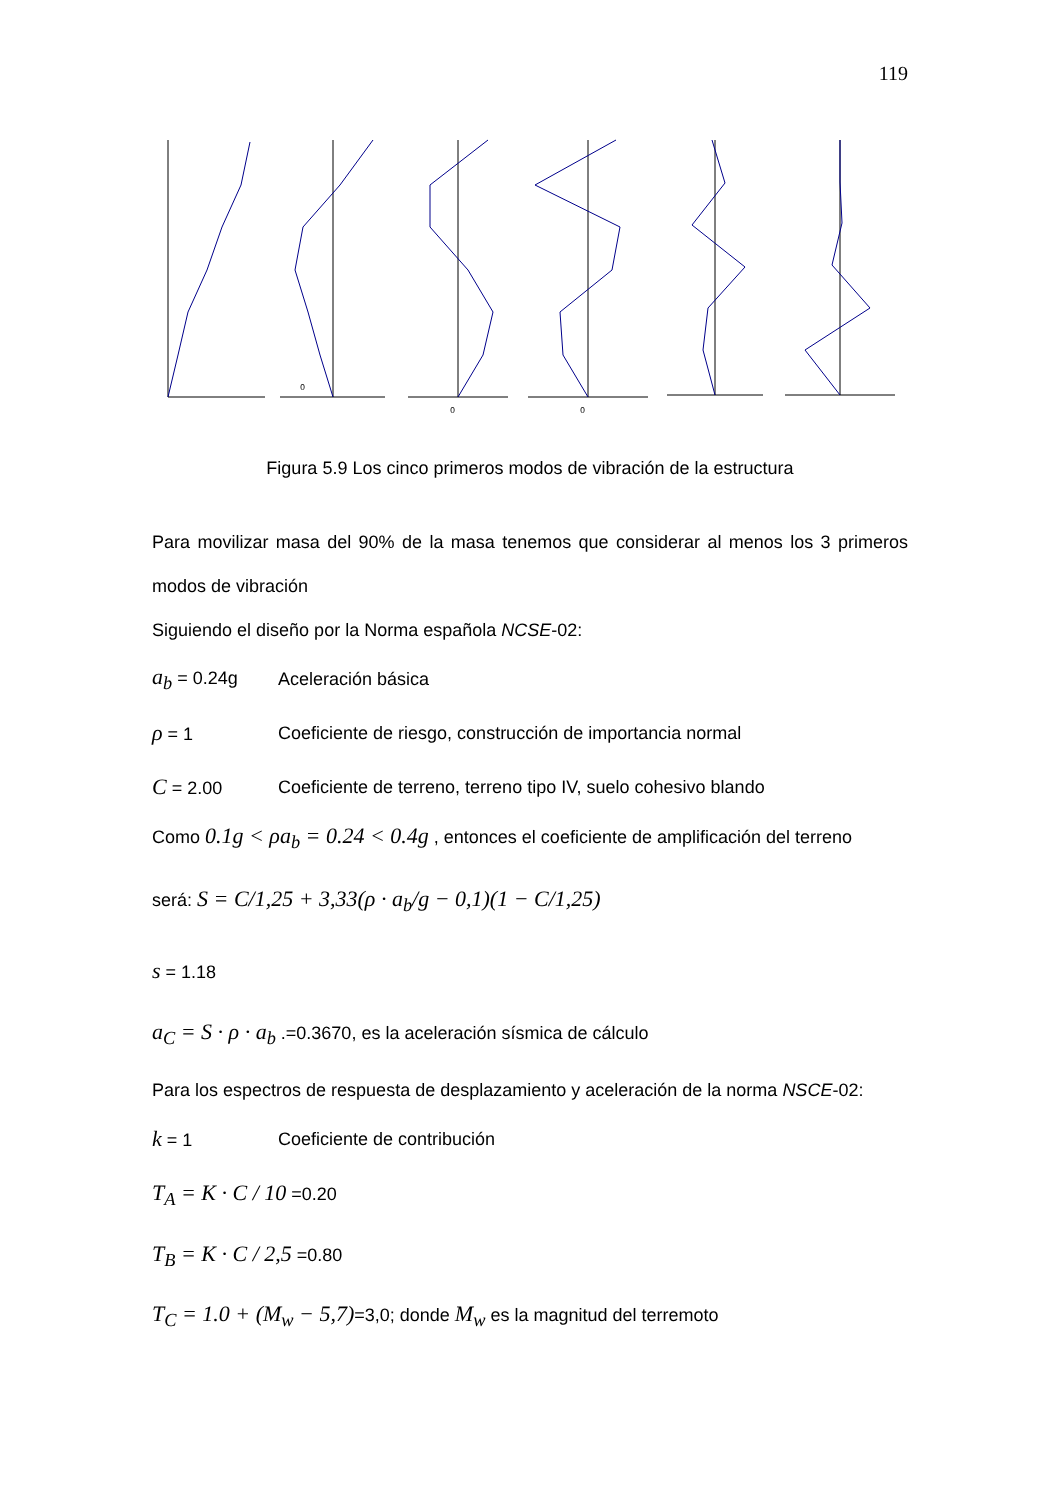119
0
0
0
Figura 5.9 Los cinco primeros modos de vibración de la estructura
Para movilizar masa del 90% de la masa tenemos que considerar al menos los 3 primeros modos de vibración
Siguiendo el diseño por la Norma española NCSE-02:
a<sub>b</sub> = 0.24g Aceleración básica
ρ = 1 Coeficiente de riesgo, construcción de importancia normal
C = 2.00 Coeficiente de terreno, terreno tipo IV, suelo cohesivo blando
Como 0.1g < ρa<sub>b</sub> = 0.24 < 0.4g , entonces el coeficiente de amplificación del terreno
será: S = C/1,25 + 3,33(ρ · a<sub>b</sub>/g − 0,1)(1 − C/1,25)
s = 1.18
a<sub>C</sub> = S · ρ · a<sub>b</sub> .=0.3670, es la aceleración sísmica de cálculo
Para los espectros de respuesta de desplazamiento y aceleración de la norma NSCE-02:
k = 1 Coeficiente de contribución
T<sub>A</sub> = K · C / 10 =0.20
T<sub>B</sub> = K · C / 2,5 =0.80
T<sub>C</sub> = 1.0 + (M<sub>w</sub> − 5,7)=3,0; donde M<sub>w</sub> es la magnitud del terremoto